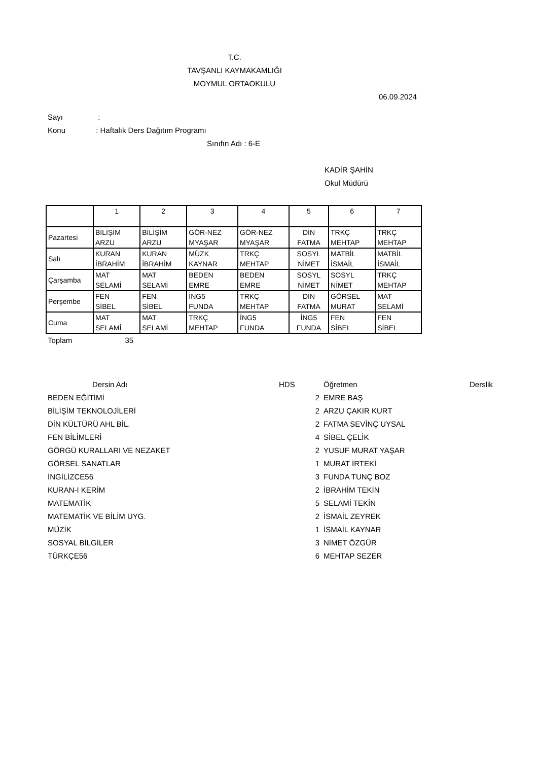T.C.
TAVŞANLI KAYMAKAMLIĞI
MOYMUL ORTAOKULU
06.09.2024
Sayı :
Konu : Haftalık Ders Dağıtım Programı
Sınıfın Adı : 6-E
KADİR ŞAHİN
Okul Müdürü
| | 1 | 2 | 3 | 4 | 5 | 6 | 7 |
| --- | --- | --- | --- | --- | --- | --- | --- |
| Pazartesi | BİLİŞİM ARZU | BİLİŞİM ARZU | GÖR-NEZ MYAŞAR | GÖR-NEZ MYAŞAR | DİN FATMA | TRKÇ MEHTAP | TRKÇ MEHTAP |
| Salı | KURAN İBRAHİM | KURAN İBRAHİM | MÜZK KAYNAR | TRKÇ MEHTAP | SOSYL NİMET | MATBİL İSMAİL | MATBİL İSMAİL |
| Çarşamba | MAT SELAMİ | MAT SELAMİ | BEDEN EMRE | BEDEN EMRE | SOSYL NİMET | SOSYL NİMET | TRKÇ MEHTAP |
| Perşembe | FEN SİBEL | FEN SİBEL | İNG5 FUNDA | TRKÇ MEHTAP | DİN FATMA | GÖRSEL MURAT | MAT SELAMİ |
| Cuma | MAT SELAMİ | MAT SELAMİ | TRKÇ MEHTAP | İNG5 FUNDA | İNG5 FUNDA | FEN SİBEL | FEN SİBEL |
Toplam 35
| Dersin Adı | HDS | Öğretmen | Derslik |
| --- | --- | --- | --- |
| BEDEN EĞİTİMİ | 2 | EMRE BAŞ | |
| BİLİŞİM TEKNOLOJİLERİ | 2 | ARZU ÇAKIR KURT | |
| DİN KÜLTÜRÜ AHL BİL. | 2 | FATMA SEVİNÇ UYSAL | |
| FEN BİLİMLERİ | 4 | SİBEL ÇELİK | |
| GÖRGÜ KURALLARI VE NEZAKET | 2 | YUSUF MURAT YAŞAR | |
| GÖRSEL SANATLAR | 1 | MURAT İRTEKİ | |
| İNGİLİZCE56 | 3 | FUNDA TUNÇ BOZ | |
| KURAN-I KERİM | 2 | İBRAHİM TEKİN | |
| MATEMATİK | 5 | SELAMİ TEKİN | |
| MATEMATİK VE BİLİM UYG. | 2 | İSMAİL ZEYREK | |
| MÜZİK | 1 | İSMAİL KAYNAR | |
| SOSYAL BİLGİLER | 3 | NİMET ÖZGÜR | |
| TÜRKÇE56 | 6 | MEHTAP SEZER | |